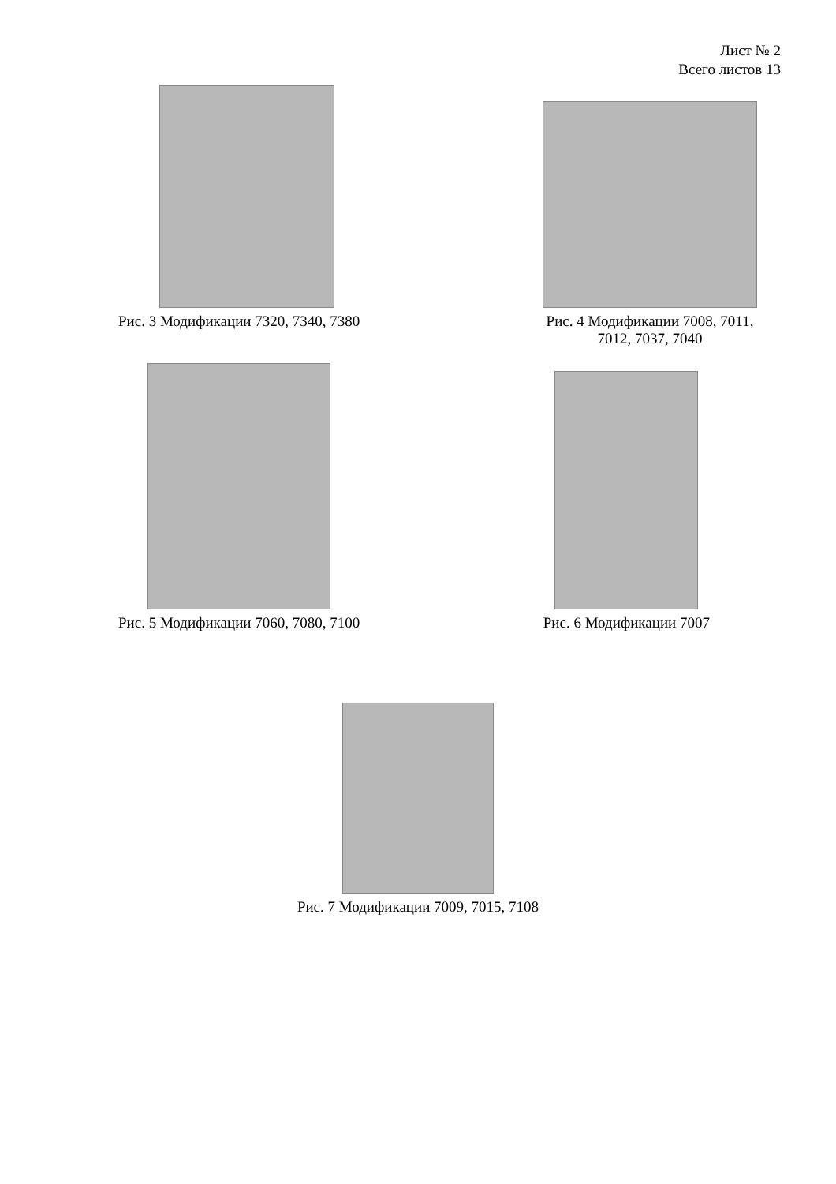Лист № 2
Всего листов 13
Рис. 3 Модификации 7320, 7340, 7380
Рис. 4 Модификации 7008, 7011,
7012, 7037, 7040
Рис. 5 Модификации 7060, 7080, 7100
Рис. 6 Модификации 7007
Рис. 7 Модификации 7009, 7015, 7108